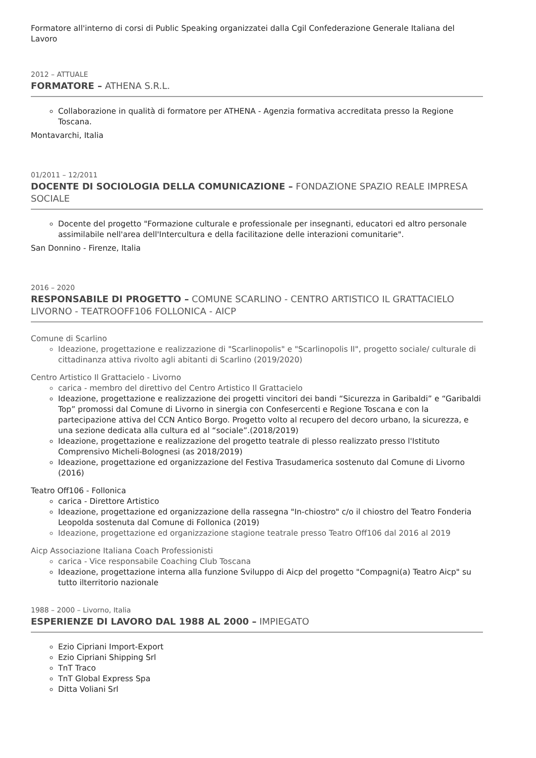Formatore all'interno di corsi di Public Speaking organizzatei dalla Cgil Confederazione Generale Italiana del Lavoro
2012 – ATTUALE
FORMATORE – ATHENA S.R.L.
Collaborazione in qualità di formatore per ATHENA - Agenzia formativa accreditata presso la Regione Toscana.
Montavarchi, Italia
01/2011 – 12/2011
DOCENTE DI SOCIOLOGIA DELLA COMUNICAZIONE – FONDAZIONE SPAZIO REALE IMPRESA SOCIALE
Docente del progetto "Formazione culturale e professionale per insegnanti, educatori ed altro personale assimilabile nell'area dell'Intercultura e della facilitazione delle interazioni comunitarie".
San Donnino - Firenze, Italia
2016 – 2020
RESPONSABILE DI PROGETTO – COMUNE SCARLINO - CENTRO ARTISTICO IL GRATTACIELO LIVORNO - TEATROOFF106 FOLLONICA - AICP
Comune di Scarlino
Ideazione, progettazione e realizzazione di "Scarlinopolis" e "Scarlinopolis II", progetto sociale/ culturale di cittadinanza attiva rivolto agli abitanti di Scarlino (2019/2020)
Centro Artistico Il Grattacielo - Livorno
carica - membro del direttivo del Centro Artistico Il Grattacielo
Ideazione, progettazione e realizzazione dei progetti vincitori dei bandi “Sicurezza in Garibaldi” e “Garibaldi Top” promossi dal Comune di Livorno in sinergia con Confesercenti e Regione Toscana e con la partecipazione attiva del CCN Antico Borgo. Progetto volto al recupero del decoro urbano, la sicurezza, e una sezione dedicata alla cultura ed al “sociale”.(2018/2019)
Ideazione, progettazione e realizzazione del progetto teatrale di plesso realizzato presso l'Istituto Comprensivo Micheli-Bolognesi (as 2018/2019)
Ideazione, progettazione ed organizzazione del Festiva Trasudamerica sostenuto dal Comune di Livorno (2016)
Teatro Off106 - Follonica
carica - Direttore Artistico
Ideazione, progettazione ed organizzazione della rassegna "In-chiostro" c/o il chiostro del Teatro Fonderia Leopolda sostenuta dal Comune di Follonica (2019)
Ideazione, progettazione ed organizzazione stagione teatrale presso Teatro Off106 dal 2016 al 2019
Aicp Associazione Italiana Coach Professionisti
carica - Vice responsabile Coaching Club Toscana
Ideazione, progettazione interna alla funzione Sviluppo di Aicp del progetto "Compagni(a) Teatro Aicp" su tutto ilterritorio nazionale
1988 – 2000 – Livorno, Italia
ESPERIENZE DI LAVORO DAL 1988 AL 2000 – IMPIEGATO
Ezio Cipriani Import-Export
Ezio Cipriani Shipping Srl
TnT Traco
TnT Global Express Spa
Ditta Voliani Srl